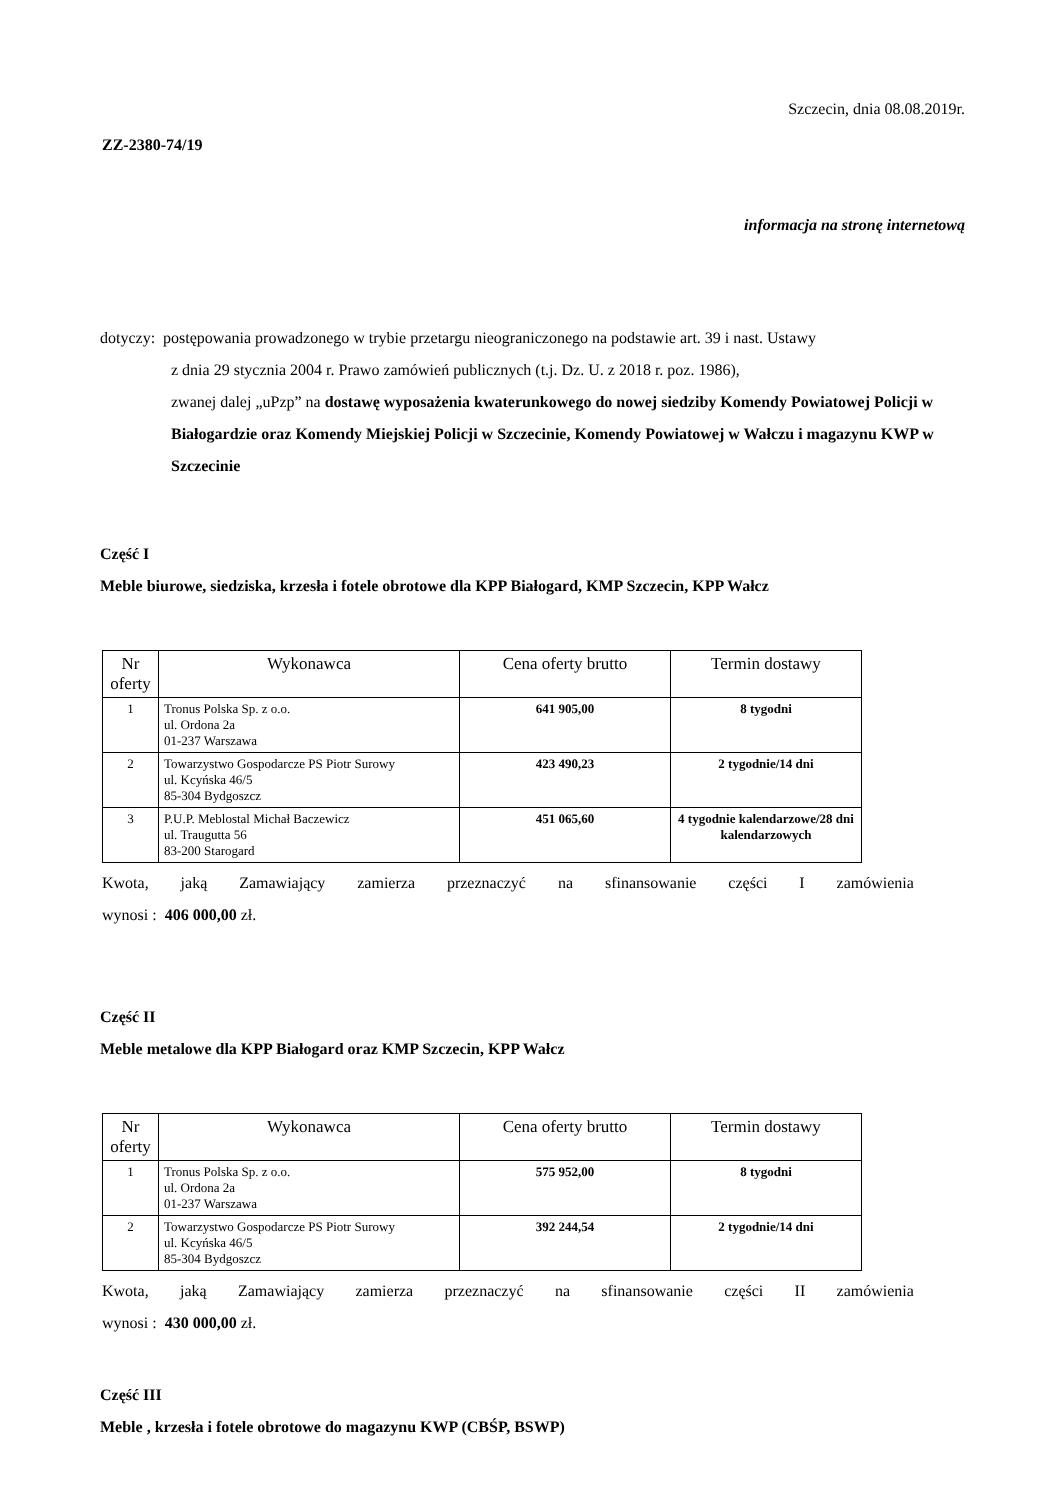Szczecin, dnia 08.08.2019r.
ZZ-2380-74/19
informacja na stronę internetową
dotyczy: postępowania prowadzonego w trybie przetargu nieograniczonego na podstawie art. 39 i nast. Ustawy
z dnia 29 stycznia 2004 r. Prawo zamówień publicznych (t.j. Dz. U. z 2018 r. poz. 1986),
zwanej dalej „uPzp” na dostawę wyposażenia kwaterunkowego do nowej siedziby Komendy Powiatowej Policji w Białogardzie oraz Komendy Miejskiej Policji w Szczecinie, Komendy Powiatowej w Wałczu i magazynu KWP w Szczecinie
Część I
Meble biurowe, siedziska, krzesła i fotele obrotowe dla KPP Białogard, KMP Szczecin, KPP Wałcz
| Nr oferty | Wykonawca | Cena oferty brutto | Termin dostawy |
| --- | --- | --- | --- |
| 1 | Tronus Polska Sp. z o.o. ul. Ordona 2a 01-237 Warszawa | 641 905,00 | 8 tygodni |
| 2 | Towarzystwo Gospodarcze PS Piotr Surowy ul. Kcyńska 46/5 85-304 Bydgoszcz | 423 490,23 | 2 tygodnie/14 dni |
| 3 | P.U.P. Meblostal Michał Baczewicz ul. Traugutta 56 83-200 Starogard | 451 065,60 | 4 tygodnie kalendarzowe/28 dni kalendarzowych |
Kwota, jaką Zamawiający zamierza przeznaczyć na sfinansowanie części I zamówienia
wynosi : 406 000,00 zł.
Część II
Meble metalowe dla KPP Białogard oraz KMP Szczecin, KPP Wałcz
| Nr oferty | Wykonawca | Cena oferty brutto | Termin dostawy |
| --- | --- | --- | --- |
| 1 | Tronus Polska Sp. z o.o. ul. Ordona 2a 01-237 Warszawa | 575 952,00 | 8 tygodni |
| 2 | Towarzystwo Gospodarcze PS Piotr Surowy ul. Kcyńska 46/5 85-304 Bydgoszcz | 392 244,54 | 2 tygodnie/14 dni |
Kwota, jaką Zamawiający zamierza przeznaczyć na sfinansowanie części II zamówienia
wynosi : 430 000,00 zł.
Część III
Meble , krzesła i fotele obrotowe do magazynu KWP (CBŚP, BSWP)